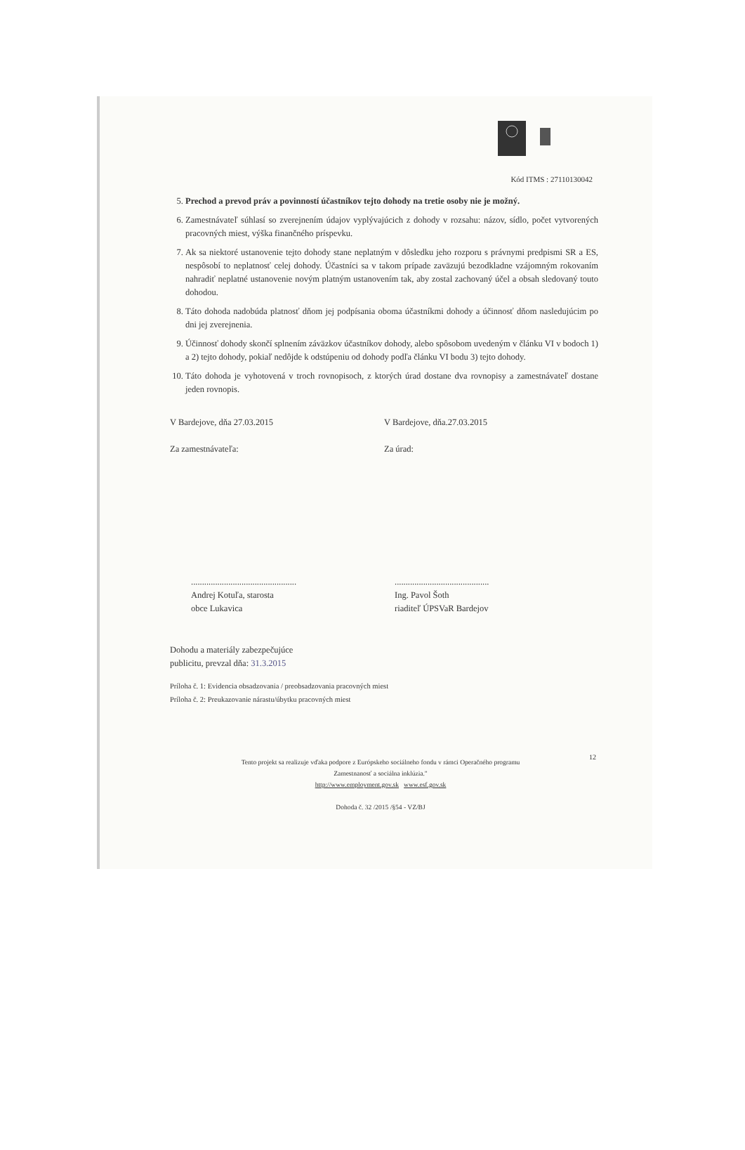Kód ITMS : 27110130042
5. Prechod a prevod práv a povinností účastníkov tejto dohody na tretie osoby nie je možný.
6. Zamestnávateľ súhlasí so zverejnením údajov vyplývajúcich z dohody v rozsahu: názov, sídlo, počet vytvorených pracovných miest, výška finančného príspevku.
7. Ak sa niektoré ustanovenie tejto dohody stane neplatným v dôsledku jeho rozporu s právnymi predpismi SR a ES, nespôsobí to neplatnosť celej dohody. Účastníci sa v takom prípade zaväzujú bezodkladne vzájomným rokovaním nahradiť neplatné ustanovenie novým platným ustanovením tak, aby zostal zachovaný účel a obsah sledovaný touto dohodou.
8. Táto dohoda nadobúda platnosť dňom jej podpísania oboma účastníkmi dohody a účinnosť dňom nasledujúcim po dni jej zverejnenia.
9. Účinnosť dohody skončí splnením záväzkov účastníkov dohody, alebo spôsobom uvedeným v článku VI v bodoch 1) a 2) tejto dohody, pokiaľ nedôjde k odstúpeniu od dohody podľa článku VI bodu 3) tejto dohody.
10. Táto dohoda je vyhotovená v troch rovnopisoch, z ktorých úrad dostane dva rovnopisy a zamestnávateľ dostane jeden rovnopis.
V Bardejove, dňa 27.03.2015
Za zamestnávateľa:
V Bardejove, dňa.27.03.2015
Za úrad:
................................................
Andrej Kotuľa, starosta
obce Lukavica
...........................................
Ing. Pavol Šoth
riaditeľ ÚPSVaR Bardejov
Dohodu a materiály zabezpečujúce
publicitu, prevzal dňa: 31.3.2015
Príloha č. 1: Evidencia obsadzovania / preobsadzovania pracovných miest
Príloha č. 2: Preukazovanie nárastu/úbytku pracovných miest
12
Tento projekt sa realizuje vďaka podpore z Európskeho sociálneho fondu v rámci Operačného programu Zamestnanosť a sociálna inklúzia."
http://www.employment.gov.sk www.esf.gov.sk
Dohoda č. 32 /2015 /§54 - VZ/BJ